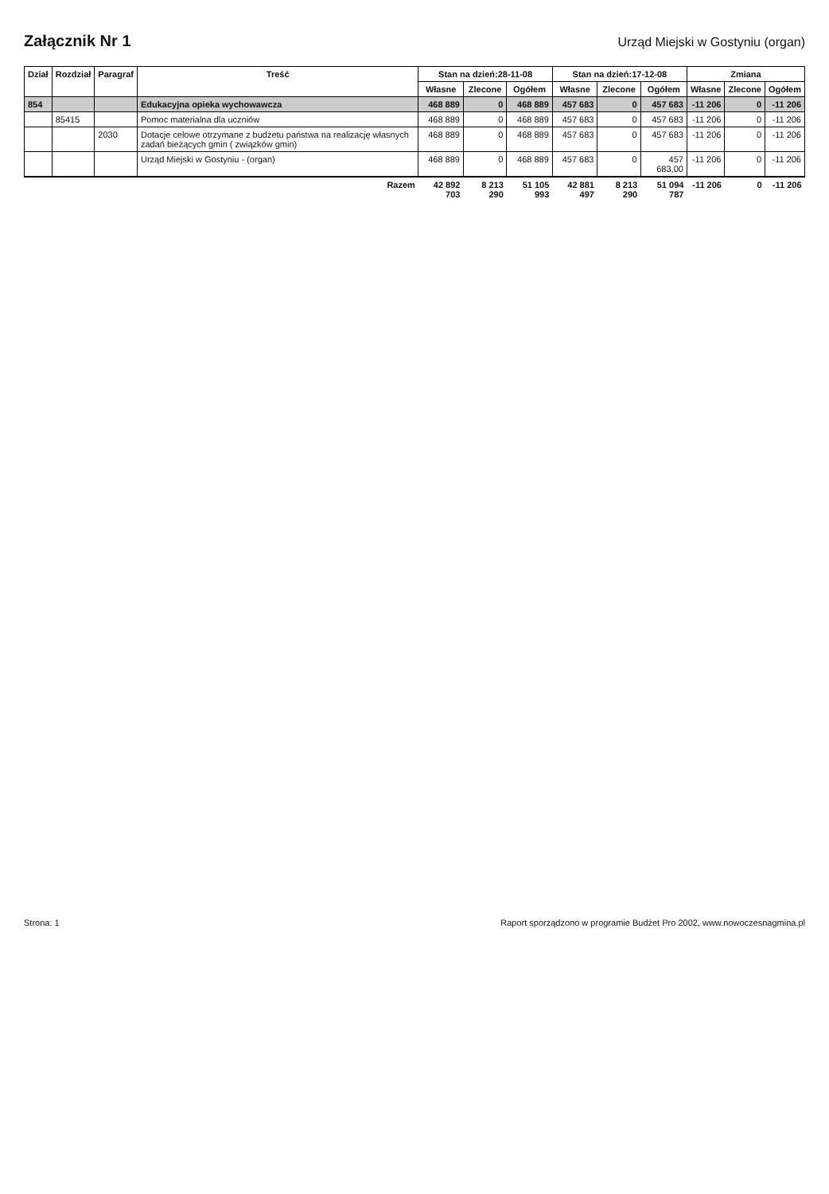Załącznik Nr 1
Urząd Miejski w Gostyniu (organ)
| Dział | Rozdział | Paragraf | Treść | Stan na dzień:28-11-08 | | | Stan na dzień:17-12-08 | | | Zmiana | | |
| --- | --- | --- | --- | --- | --- | --- | --- | --- | --- | --- | --- | --- |
| | | | | Własne | Zlecone | Ogółem | Własne | Zlecone | Ogółem | Własne | Zlecone | Ogółem |
| 854 | | | Edukacyjna opieka wychowawcza | 468 889 | 0 | 468 889 | 457 683 | 0 | 457 683 | -11 206 | 0 | -11 206 |
| | 85415 | | Pomoc materialna dla uczniów | 468 889 | 0 | 468 889 | 457 683 | 0 | 457 683 | -11 206 | 0 | -11 206 |
| | | 2030 | Dotacje celowe otrzymane z budżetu państwa na realizację własnych zadań bieżących gmin ( związków gmin) | 468 889 | 0 | 468 889 | 457 683 | 0 | 457 683 | -11 206 | 0 | -11 206 |
| | | | Urząd Miejski w Gostyniu - (organ) | 468 889 | 0 | 468 889 | 457 683 | 0 | 457 683,00 | -11 206 | 0 | -11 206 |
| Razem | | | | 42 892 703 | 8 213 290 | 51 105 993 | 42 881 497 | 8 213 290 | 51 094 787 | -11 206 | 0 | -11 206 |
Strona: 1 Raport sporządzono w programie Budżet Pro 2002, www.nowoczesnagmina.pl